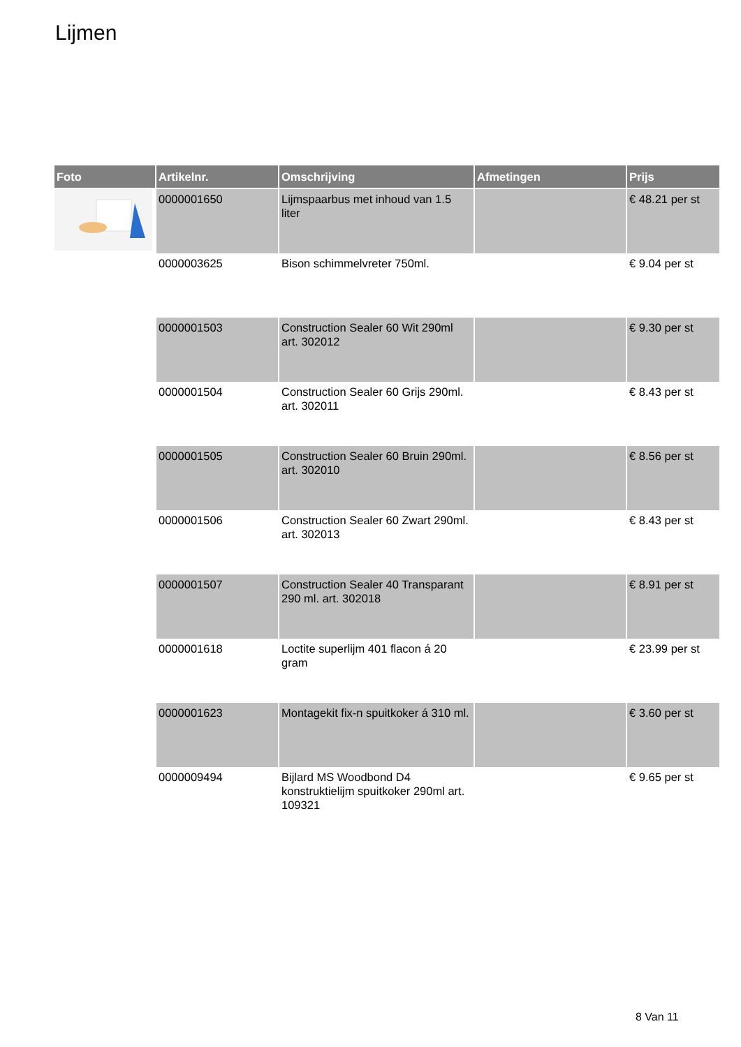Lijmen
| Foto | Artikelnr. | Omschrijving | Afmetingen | Prijs |
| --- | --- | --- | --- | --- |
| | 0000001650 | Lijmspaarbus met inhoud van 1.5 liter | | € 48.21 per st |
| | 0000003625 | Bison schimmelvreter 750ml. | | € 9.04 per st |
| | 0000001503 | Construction Sealer 60 Wit 290ml art. 302012 | | € 9.30 per st |
| | 0000001504 | Construction Sealer 60 Grijs 290ml. art. 302011 | | € 8.43 per st |
| | 0000001505 | Construction Sealer 60 Bruin 290ml. art. 302010 | | € 8.56 per st |
| | 0000001506 | Construction Sealer 60 Zwart 290ml. art. 302013 | | € 8.43 per st |
| | 0000001507 | Construction Sealer 40 Transparant 290 ml. art. 302018 | | € 8.91 per st |
| | 0000001618 | Loctite superlijm 401 flacon á 20 gram | | € 23.99 per st |
| | 0000001623 | Montagekit fix-n spuitkoker á 310 ml. | | € 3.60 per st |
| | 0000009494 | Bijlard MS Woodbond D4 konstruktielijm spuitkoker 290ml art. 109321 | | € 9.65 per st |
8 Van 11